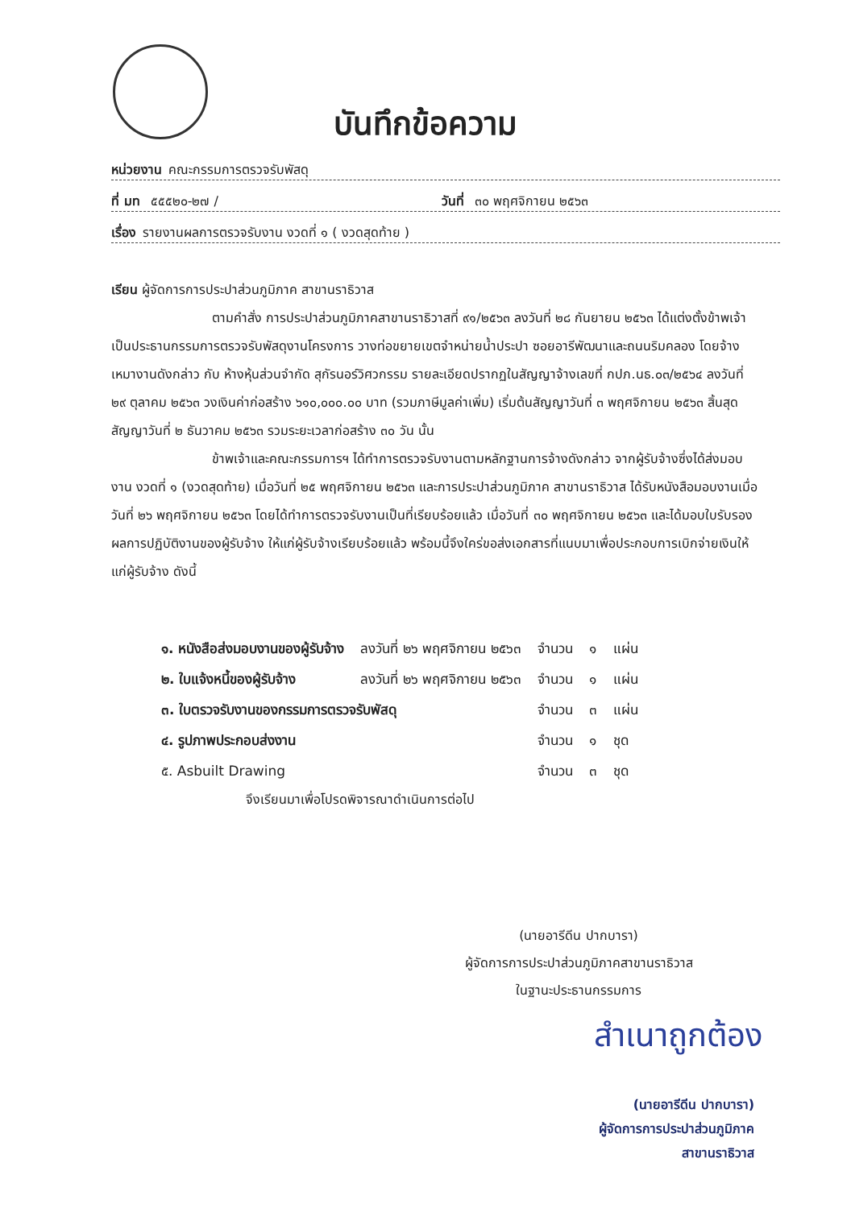บันทึกข้อความ
หน่วยงาน คณะกรรมการตรวจรับพัสดุ
ที่ มท ๕๕๕๒๐-๒๗ / วันที่ ๓๐ พฤศจิกายน ๒๕๖๓
เรื่อง รายงานผลการตรวจรับงาน งวดที่ ๑ ( งวดสุดท้าย )
เรียน ผู้จัดการการประปาส่วนภูมิภาค สาขานราธิวาส
ตามคำสั่ง การประปาส่วนภูมิภาคสาขานราธิวาสที่ ๙๑/๒๕๖๓ ลงวันที่ ๒๘ กันยายน ๒๕๖๓ ได้แต่งตั้งข้าพเจ้าเป็นประธานกรรมการตรวจรับพัสดุงานโครงการ วางท่อขยายเขตจำหน่ายน้ำประปา ซอยอารีพัฒนาและถนนริมคลอง โดยจ้างเหมางานดังกล่าว กับ ห้างหุ้นส่วนจำกัด สุกัรนอร์วิศวกรรม รายละเอียดปรากฏในสัญญาจ้างเลขที่ กปภ.นธ.๐๓/๒๕๖๔ ลงวันที่ ๒๙ ตุลาคม ๒๕๖๓ วงเงินค่าก่อสร้าง ๖๑๐,๐๐๐.๐๐ บาท (รวมภาษีมูลค่าเพิ่ม) เริ่มต้นสัญญาวันที่ ๓ พฤศจิกายน ๒๕๖๓ สิ้นสุดสัญญาวันที่ ๒ ธันวาคม ๒๕๖๓ รวมระยะเวลาก่อสร้าง ๓๐ วัน นั้น
ข้าพเจ้าและคณะกรรมการฯ ได้ทำการตรวจรับงานตามหลักฐานการจ้างดังกล่าว จากผู้รับจ้างซึ่งได้ส่งมอบงาน งวดที่ ๑ (งวดสุดท้าย) เมื่อวันที่ ๒๕ พฤศจิกายน ๒๕๖๓ และการประปาส่วนภูมิภาค สาขานราธิวาส ได้รับหนังสือมอบงานเมื่อวันที่ ๒๖ พฤศจิกายน ๒๕๖๓ โดยได้ทำการตรวจรับงานเป็นที่เรียบร้อยแล้ว เมื่อวันที่ ๓๐ พฤศจิกายน ๒๕๖๓ และได้มอบใบรับรองผลการปฏิบัติงานของผู้รับจ้าง ให้แก่ผู้รับจ้างเรียบร้อยแล้ว พร้อมนี้จึงใคร่ขอส่งเอกสารที่แนบมาเพื่อประกอบการเบิกจ่ายเงินให้แก่ผู้รับจ้าง ดังนี้
| ๑. หนังสือส่งมอบงานของผู้รับจ้าง | ลงวันที่ ๒๖ พฤศจิกายน ๒๕๖๓ | จำนวน | ๑ | แผ่น |
| ๒. ใบแจ้งหนี้ของผู้รับจ้าง | ลงวันที่ ๒๖ พฤศจิกายน ๒๕๖๓ | จำนวน | ๑ | แผ่น |
| ๓. ใบตรวจรับงานของกรรมการตรวจรับพัสดุ | | จำนวน | ๓ | แผ่น |
| ๔. รูปภาพประกอบส่งงาน | | จำนวน | ๑ | ชุด |
| ๕. Asbuilt Drawing | | จำนวน | ๓ | ชุด |
จึงเรียนมาเพื่อโปรดพิจารณาดำเนินการต่อไป
(นายอารีดีน ปากบารา)
ผู้จัดการการประปาส่วนภูมิภาคสาขานราธิวาส
ในฐานะประธานกรรมการ
สำเนาถูกต้อง
(นายอารีดีน ปากบารา)
ผู้จัดการการประปาส่วนภูมิภาค
สาขานราธิวาส